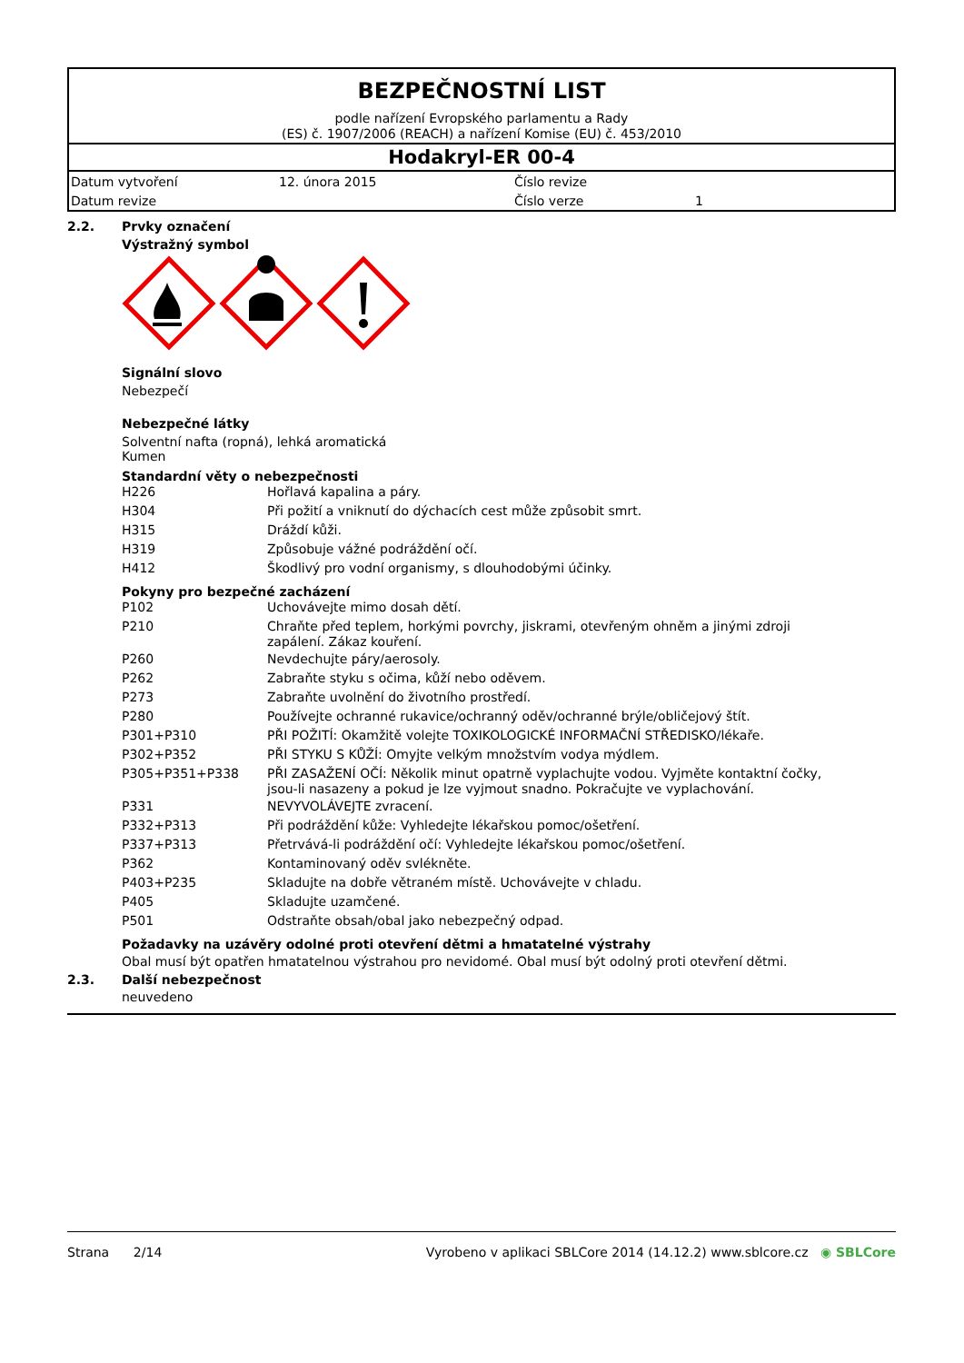BEZPEČNOSTNÍ LIST
podle nařízení Evropského parlamentu a Rady
(ES) č. 1907/2006 (REACH) a nařízení Komise (EU) č. 453/2010
Hodakryl-ER 00-4
| Datum vytvoření | 12. února 2015 | Číslo revize | |
| Datum revize | | Číslo verze | 1 |
2.2. Prvky označení
Výstražný symbol
Signální slovo
Nebezpečí
Nebezpečné látky
Solventní nafta (ropná), lehká aromatická
Kumen
Standardní věty o nebezpečnosti
| H226 | Hořlavá kapalina a páry. |
| H304 | Při požití a vniknutí do dýchacích cest může způsobit smrt. |
| H315 | Dráždí kůži. |
| H319 | Způsobuje vážné podráždění očí. |
| H412 | Škodlivý pro vodní organismy, s dlouhodobými účinky. |
Pokyny pro bezpečné zacházení
| P102 | Uchovávejte mimo dosah dětí. |
| P210 | Chraňte před teplem, horkými povrchy, jiskrami, otevřeným ohněm a jinými zdroji zapálení. Zákaz kouření. |
| P260 | Nevdechujte páry/aerosoly. |
| P262 | Zabraňte styku s očima, kůží nebo oděvem. |
| P273 | Zabraňte uvolnění do životního prostředí. |
| P280 | Používejte ochranné rukavice/ochranný oděv/ochranné brýle/obličejový štít. |
| P301+P310 | PŘI POŽITÍ: Okamžitě volejte TOXIKOLOGICKÉ INFORMAČNÍ STŘEDISKO/lékaře. |
| P302+P352 | PŘI STYKU S KŮŽÍ: Omyjte velkým množstvím vodya mýdlem. |
| P305+P351+P338 | PŘI ZASAŽENÍ OČÍ: Několik minut opatrně vyplachujte vodou. Vyjměte kontaktní čočky, jsou-li nasazeny a pokud je lze vyjmout snadno. Pokračujte ve vyplachování. |
| P331 | NEVYVOLÁVEJTE zvracení. |
| P332+P313 | Při podráždění kůže: Vyhledejte lékařskou pomoc/ošetření. |
| P337+P313 | Přetrvává-li podráždění očí: Vyhledejte lékařskou pomoc/ošetření. |
| P362 | Kontaminovaný oděv svlékněte. |
| P403+P235 | Skladujte na dobře větraném místě. Uchovávejte v chladu. |
| P405 | Skladujte uzamčené. |
| P501 | Odstraňte obsah/obal jako nebezpečný odpad. |
Požadavky na uzávěry odolné proti otevření dětmi a hmatatelné výstrahy
Obal musí být opatřen hmatatelnou výstrahou pro nevidomé. Obal musí být odolný proti otevření dětmi.
2.3. Další nebezpečnost
neuvedeno
Strana 2/14 Vyrobeno v aplikaci SBLCore 2014 (14.12.2) www.sblcore.cz ◉ SBLCore